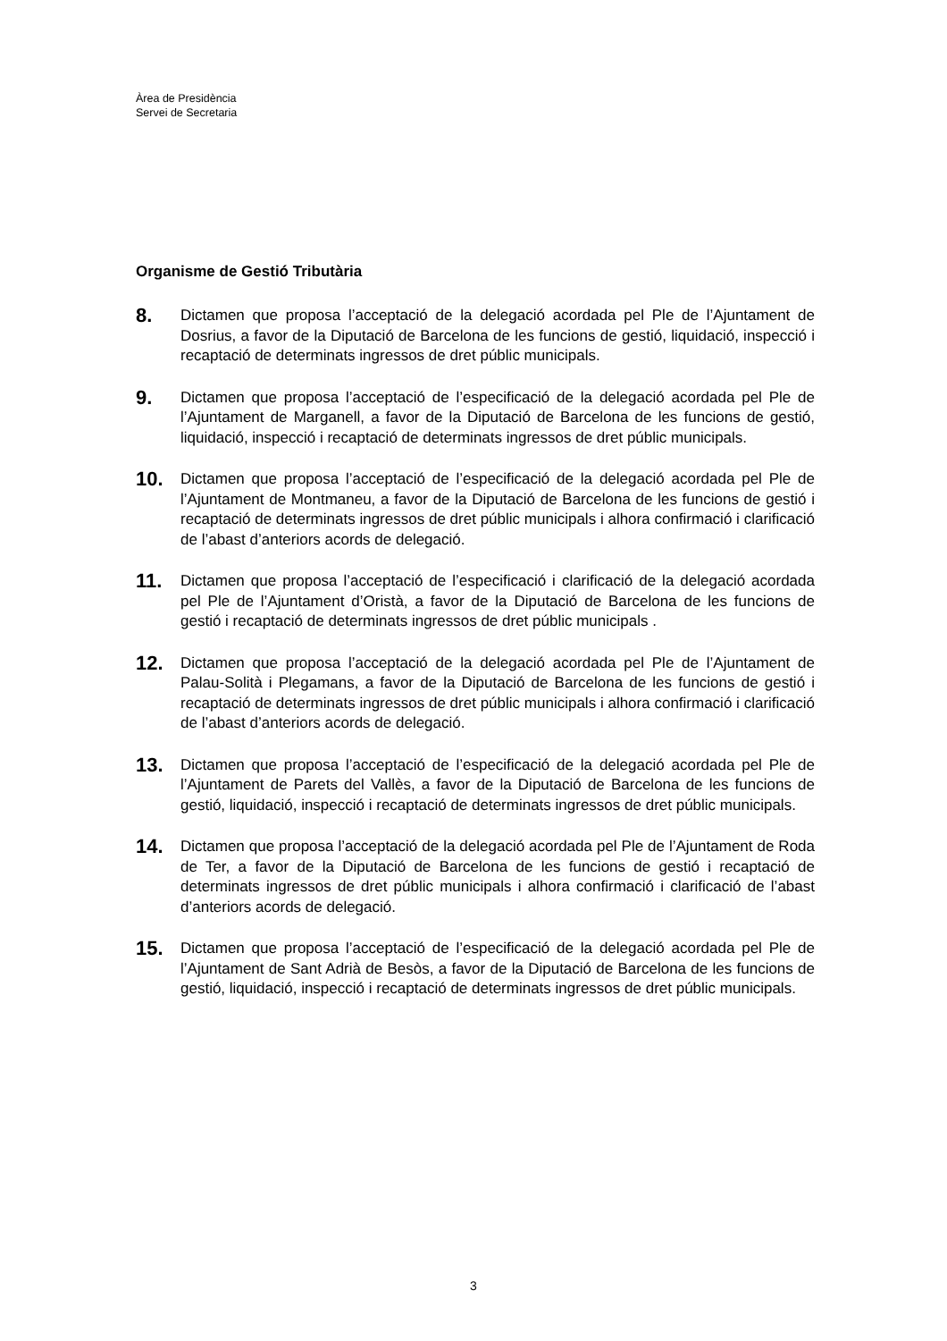Àrea de Presidència
Servei de Secretaria
Organisme de Gestió Tributària
8.
Dictamen que proposa l’acceptació de la delegació acordada pel Ple de l’Ajuntament de Dosrius, a favor de la Diputació de Barcelona de les funcions de gestió, liquidació, inspecció i recaptació de determinats ingressos de dret públic municipals.
9.
Dictamen que proposa l’acceptació de l’especificació de la delegació acordada pel Ple de l’Ajuntament de Marganell, a favor de la Diputació de Barcelona de les funcions de gestió, liquidació, inspecció i recaptació de determinats ingressos de dret públic municipals.
10.
Dictamen que proposa l’acceptació de l’especificació de la delegació acordada pel Ple de l’Ajuntament de Montmaneu, a favor de la Diputació de Barcelona de les funcions de gestió i recaptació de determinats ingressos de dret públic municipals i alhora confirmació i clarificació de l’abast d’anteriors acords de delegació.
11.
Dictamen que proposa l’acceptació de l’especificació i clarificació de la delegació acordada pel Ple de l’Ajuntament d’Oristà, a favor de la Diputació de Barcelona de les funcions de gestió i recaptació de determinats ingressos de dret públic municipals .
12.
Dictamen que proposa l’acceptació de la delegació acordada pel Ple de l’Ajuntament de Palau-Solità i Plegamans, a favor de la Diputació de Barcelona de les funcions de gestió i recaptació de determinats ingressos de dret públic municipals i alhora confirmació i clarificació de l’abast d’anteriors acords de delegació.
13.
Dictamen que proposa l’acceptació de l’especificació de la delegació acordada pel Ple de l’Ajuntament de Parets del Vallès, a favor de la Diputació de Barcelona de les funcions de gestió, liquidació, inspecció i recaptació de determinats ingressos de dret públic municipals.
14.
Dictamen que proposa l’acceptació de la delegació acordada pel Ple de l’Ajuntament de Roda de Ter, a favor de la Diputació de Barcelona de les funcions de gestió i recaptació de determinats ingressos de dret públic municipals i alhora confirmació i clarificació de l’abast d’anteriors acords de delegació.
15.
Dictamen que proposa l’acceptació de l’especificació de la delegació acordada pel Ple de l’Ajuntament de Sant Adrià de Besòs, a favor de la Diputació de Barcelona de les funcions de gestió, liquidació, inspecció i recaptació de determinats ingressos de dret públic municipals.
3